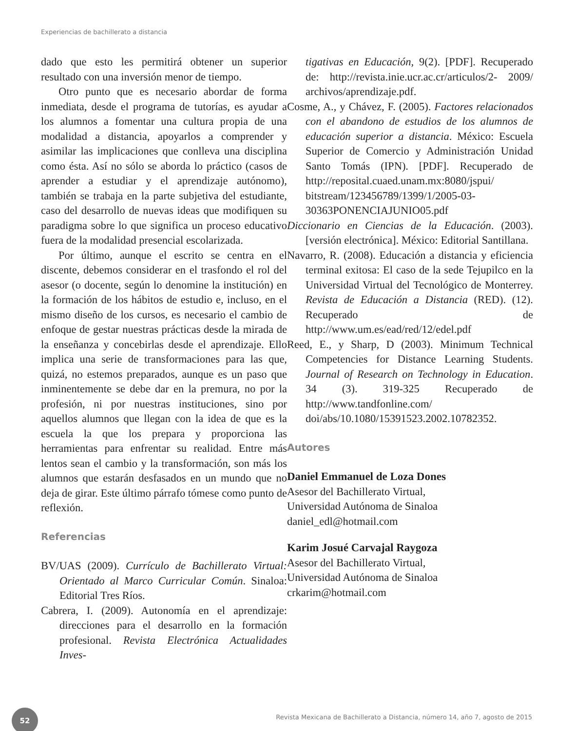Experiencias de bachillerato a distancia
dado que esto les permitirá obtener un superior resultado con una inversión menor de tiempo.
Otro punto que es necesario abordar de forma inmediata, desde el programa de tutorías, es ayudar a los alumnos a fomentar una cultura propia de una modalidad a distancia, apoyarlos a comprender y asimilar las implicaciones que conlleva una disciplina como ésta. Así no sólo se aborda lo práctico (casos de aprender a estudiar y el aprendizaje autónomo), también se trabaja en la parte subjetiva del estudiante, caso del desarrollo de nuevas ideas que modifiquen su paradigma sobre lo que significa un proceso educativo fuera de la modalidad presencial escolarizada.
Por último, aunque el escrito se centra en el discente, debemos considerar en el trasfondo el rol del asesor (o docente, según lo denomine la institución) en la formación de los hábitos de estudio e, incluso, en el mismo diseño de los cursos, es necesario el cambio de enfoque de gestar nuestras prácticas desde la mirada de la enseñanza y concebirlas desde el aprendizaje. Ello implica una serie de transformaciones para las que, quizá, no estemos preparados, aunque es un paso que inminentemente se debe dar en la premura, no por la profesión, ni por nuestras instituciones, sino por aquellos alumnos que llegan con la idea de que es la escuela la que los prepara y proporciona las herramientas para enfrentar su realidad. Entre más lentos sean el cambio y la transformación, son más los alumnos que estarán desfasados en un mundo que no deja de girar. Este último párrafo tómese como punto de reflexión.
Referencias
BV/UAS (2009). Currículo de Bachillerato Virtual: Orientado al Marco Curricular Común. Sinaloa: Editorial Tres Ríos.
Cabrera, I. (2009). Autonomía en el aprendizaje: direcciones para el desarrollo en la formación profesional. Revista Electrónica Actualidades Inves-
tigativas en Educación, 9(2). [PDF]. Recuperado de: http://revista.inie.ucr.ac.cr/articulos/2- 2009/ archivos/aprendizaje.pdf.
Cosme, A., y Chávez, F. (2005). Factores relacionados con el abandono de estudios de los alumnos de educación superior a distancia. México: Escuela Superior de Comercio y Administración Unidad Santo Tomás (IPN). [PDF]. Recuperado de http://reposital.cuaed.unam.mx:8080/jspui/ bitstream/123456789/1399/1/2005-03-30363PONENCIAJUNIO05.pdf
Diccionario en Ciencias de la Educación. (2003). [versión electrónica]. México: Editorial Santillana.
Navarro, R. (2008). Educación a distancia y eficiencia terminal exitosa: El caso de la sede Tejupilco en la Universidad Virtual del Tecnológico de Monterrey. Revista de Educación a Distancia (RED). (12). Recuperado de http://www.um.es/ead/red/12/edel.pdf
Reed, E., y Sharp, D (2003). Minimum Technical Competencies for Distance Learning Students. Journal of Research on Technology in Education. 34 (3). 319-325 Recuperado de http://www.tandfonline.com/ doi/abs/10.1080/15391523.2002.10782352.
Autores
Daniel Emmanuel de Loza Dones
Asesor del Bachillerato Virtual,
Universidad Autónoma de Sinaloa
daniel_edl@hotmail.com
Karim Josué Carvajal Raygoza
Asesor del Bachillerato Virtual,
Universidad Autónoma de Sinaloa
crkarim@hotmail.com
52
Revista Mexicana de Bachillerato a Distancia, número 14, año 7, agosto de 2015